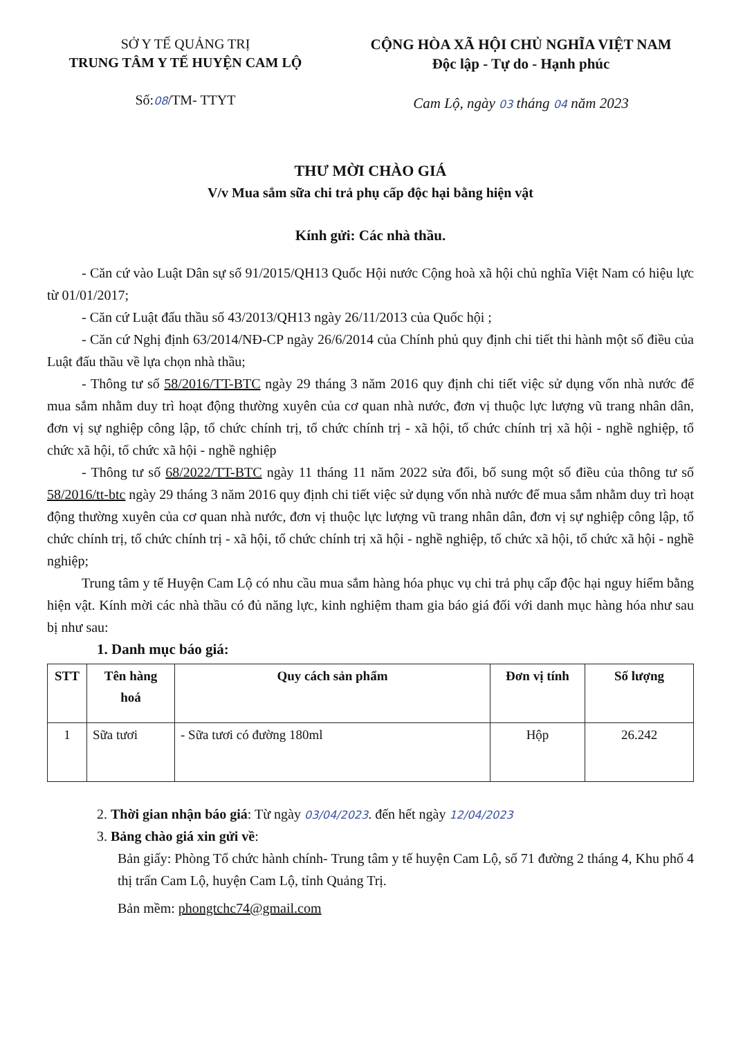SỞ Y TẾ QUẢNG TRỊ
TRUNG TÂM Y TẾ HUYỆN CAM LỘ
Số:08/TM- TTYT
CỘNG HÒA XÃ HỘI CHỦ NGHĨA VIỆT NAM
Độc lập - Tự do - Hạnh phúc
Cam Lộ, ngày 03 tháng 04 năm 2023
THƯ MỜI CHÀO GIÁ
V/v Mua sắm sữa chi trả phụ cấp độc hại bằng hiện vật
Kính gửi: Các nhà thầu.
- Căn cứ vào Luật Dân sự số 91/2015/QH13 Quốc Hội nước Cộng hoà xã hội chủ nghĩa Việt Nam có hiệu lực từ 01/01/2017;
- Căn cứ Luật đấu thầu số 43/2013/QH13 ngày 26/11/2013 của Quốc hội ;
- Căn cứ Nghị định 63/2014/NĐ-CP ngày 26/6/2014 của Chính phủ quy định chi tiết thi hành một số điều của Luật đấu thầu về lựa chọn nhà thầu;
- Thông tư số 58/2016/TT-BTC ngày 29 tháng 3 năm 2016 quy định chi tiết việc sử dụng vốn nhà nước để mua sắm nhằm duy trì hoạt động thường xuyên của cơ quan nhà nước, đơn vị thuộc lực lượng vũ trang nhân dân, đơn vị sự nghiệp công lập, tổ chức chính trị, tổ chức chính trị - xã hội, tổ chức chính trị xã hội - nghề nghiệp, tổ chức xã hội, tổ chức xã hội - nghề nghiệp
- Thông tư số 68/2022/TT-BTC ngày 11 tháng 11 năm 2022 sửa đổi, bổ sung một số điều của thông tư số 58/2016/tt-btc ngày 29 tháng 3 năm 2016 quy định chi tiết việc sử dụng vốn nhà nước để mua sắm nhằm duy trì hoạt động thường xuyên của cơ quan nhà nước, đơn vị thuộc lực lượng vũ trang nhân dân, đơn vị sự nghiệp công lập, tổ chức chính trị, tổ chức chính trị - xã hội, tổ chức chính trị xã hội - nghề nghiệp, tổ chức xã hội, tổ chức xã hội - nghề nghiệp;
Trung tâm y tế Huyện Cam Lộ có nhu cầu mua sắm hàng hóa phục vụ chi trả phụ cấp độc hại nguy hiểm bằng hiện vật. Kính mời các nhà thầu có đủ năng lực, kinh nghiệm tham gia báo giá đối với danh mục hàng hóa như sau bị như sau:
1. Danh mục báo giá:
| STT | Tên hàng hoá | Quy cách sản phẩm | Đơn vị tính | Số lượng |
| --- | --- | --- | --- | --- |
| 1 | Sữa tươi | - Sữa tươi có đường 180ml | Hộp | 26.242 |
2. Thời gian nhận báo giá: Từ ngày 03/04/2023. đến hết ngày 12/04/2023
3. Bảng chào giá xin gửi về:
Bản giấy: Phòng Tổ chức hành chính- Trung tâm y tế huyện Cam Lộ, số 71 đường 2 tháng 4, Khu phố 4 thị trấn Cam Lộ, huyện Cam Lộ, tỉnh Quảng Trị.
Bản mềm: phongtchc74@gmail.com